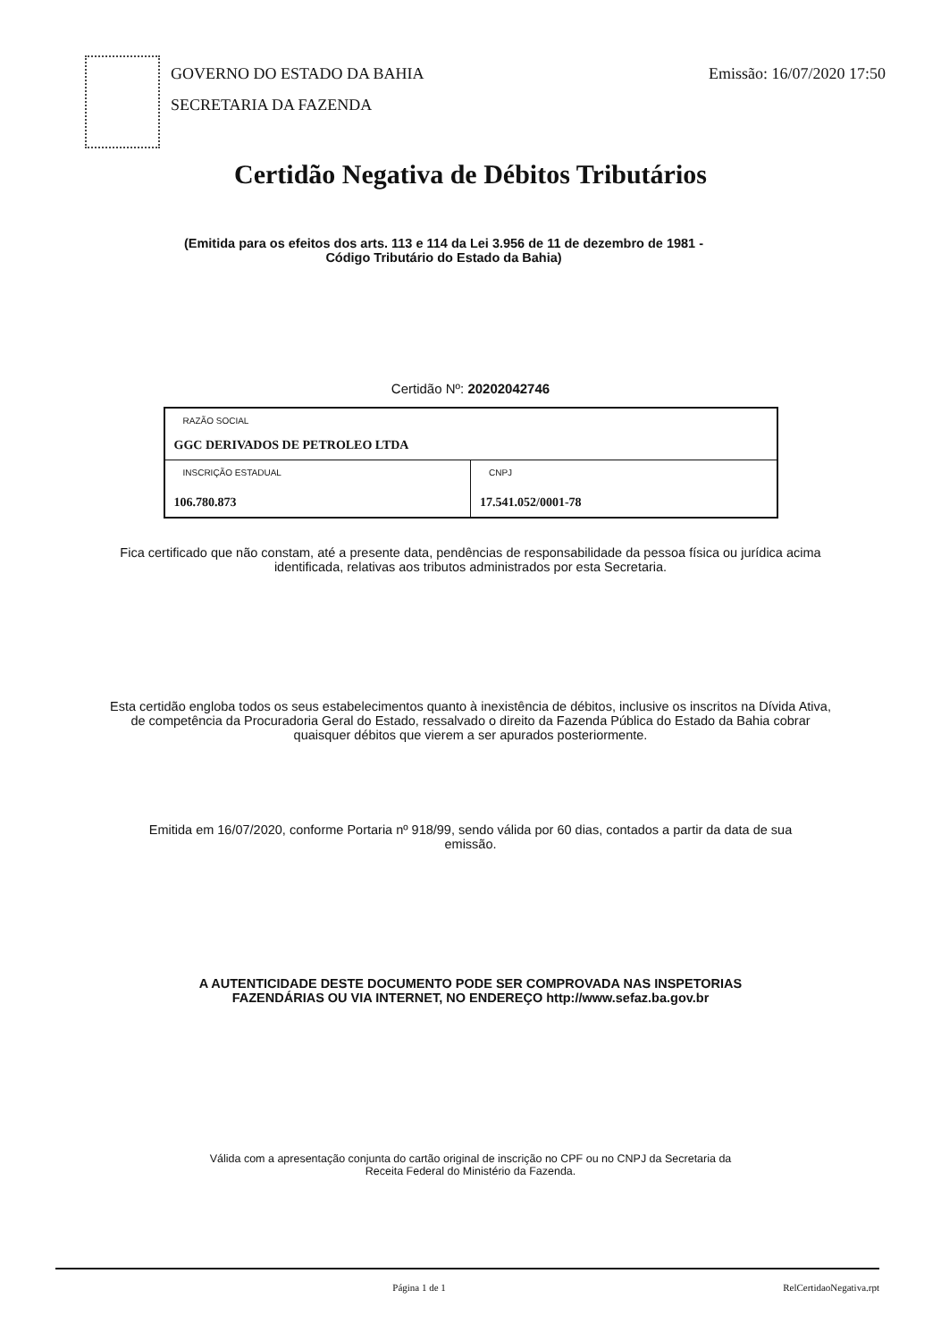GOVERNO DO ESTADO DA BAHIA
SECRETARIA DA FAZENDA
Emissão: 16/07/2020 17:50
Certidão Negativa de Débitos Tributários
(Emitida para os efeitos dos arts. 113 e 114 da Lei 3.956 de 11 de dezembro de 1981 - Código Tributário do Estado da Bahia)
Certidão Nº: 20202042746
| RAZÃO SOCIAL GGC DERIVADOS DE PETROLEO LTDA | |
| INSCRIÇÃO ESTADUAL 106.780.873 | CNPJ 17.541.052/0001-78 |
Fica certificado que não constam, até a presente data, pendências de responsabilidade da pessoa física ou jurídica acima identificada, relativas aos tributos administrados por esta Secretaria.
Esta certidão engloba todos os seus estabelecimentos quanto à inexistência de débitos, inclusive os inscritos na Dívida Ativa, de competência da Procuradoria Geral do Estado, ressalvado o direito da Fazenda Pública do Estado da Bahia cobrar quaisquer débitos que vierem a ser apurados posteriormente.
Emitida em 16/07/2020, conforme Portaria nº 918/99, sendo válida por 60 dias, contados a partir da data de sua emissão.
A AUTENTICIDADE DESTE DOCUMENTO PODE SER COMPROVADA NAS INSPETORIAS FAZENDÁRIAS OU VIA INTERNET, NO ENDEREÇO http://www.sefaz.ba.gov.br
Válida com a apresentação conjunta do cartão original de inscrição no CPF ou no CNPJ da Secretaria da Receita Federal do Ministério da Fazenda.
Página 1 de 1 RelCertidaoNegativa.rpt